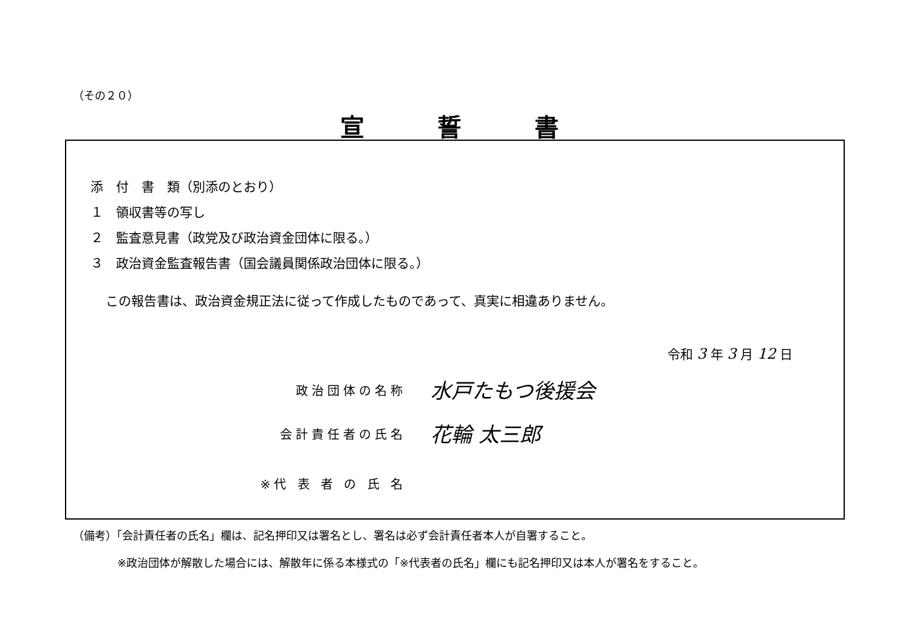（その２０）
宣誓書
添　付　書　類（別添のとおり）
１　領収書等の写し
２　監査意見書（政党及び政治資金団体に限る。）
３　政治資金監査報告書（国会議員関係政治団体に限る。）
この報告書は、政治資金規正法に従って作成したものであって、真実に相違ありません。
令和 3 年 3 月 12 日
政治団体の名称
水戸たもつ後援会
会計責任者の氏名
花輪 太三郎
※代 表 者 の 氏 名
（備考）「会計責任者の氏名」欄は、記名押印又は署名とし、署名は必ず会計責任者本人が自署すること。
※政治団体が解散した場合には、解散年に係る本様式の「※代表者の氏名」欄にも記名押印又は本人が署名をすること。